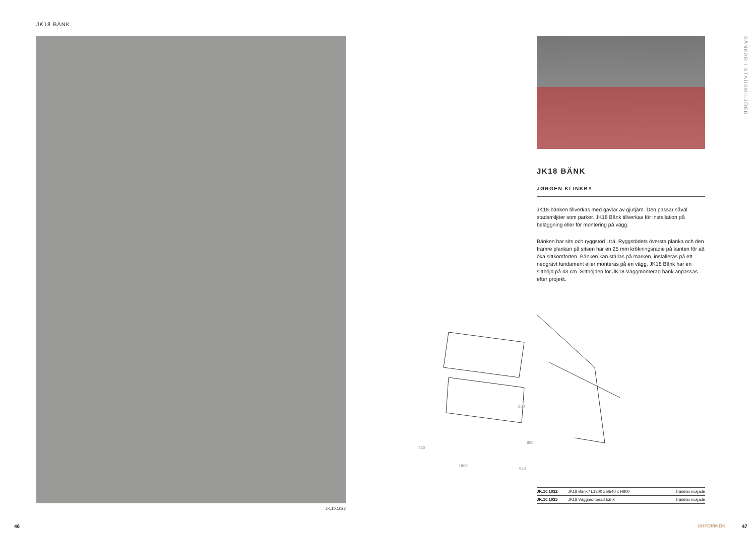JK18 BÄNK
JK.10.1022
BÄNKAR I STADSMILJÖER
JK18 BÄNK
JØRGEN KLINKBY
JK18-bänken tillverkas med gavlar av gjutjärn. Den passar såväl stadsmiljöer som parker. JK18 Bänk tillverkas för installation på beläggning eller för montering på vägg.
Bänken har sits och ryggstöd i trä. Ryggstödets översta planka och den främre plankan på sitsen har en 25 mm krökningsradie på kanten för att öka sittkomforten. Bänken kan ställas på marken, installeras på ett nedgrävt fundament eller monteras på en vägg. JK18 Bänk har en sitthöjd på 43 cm. Sitthöjden för JK18 Väggmonterad bänk anpassas efter projekt.
600
800
430
1800
540
| JK.10.1022 | JK18 Bänk / L1800 x B540 x H800 | Trädelar inoljade |
| JK.10.1025 | JK18 Väggmonterad bänk | Trädelar inoljade |
46 GHFORM.DK 47